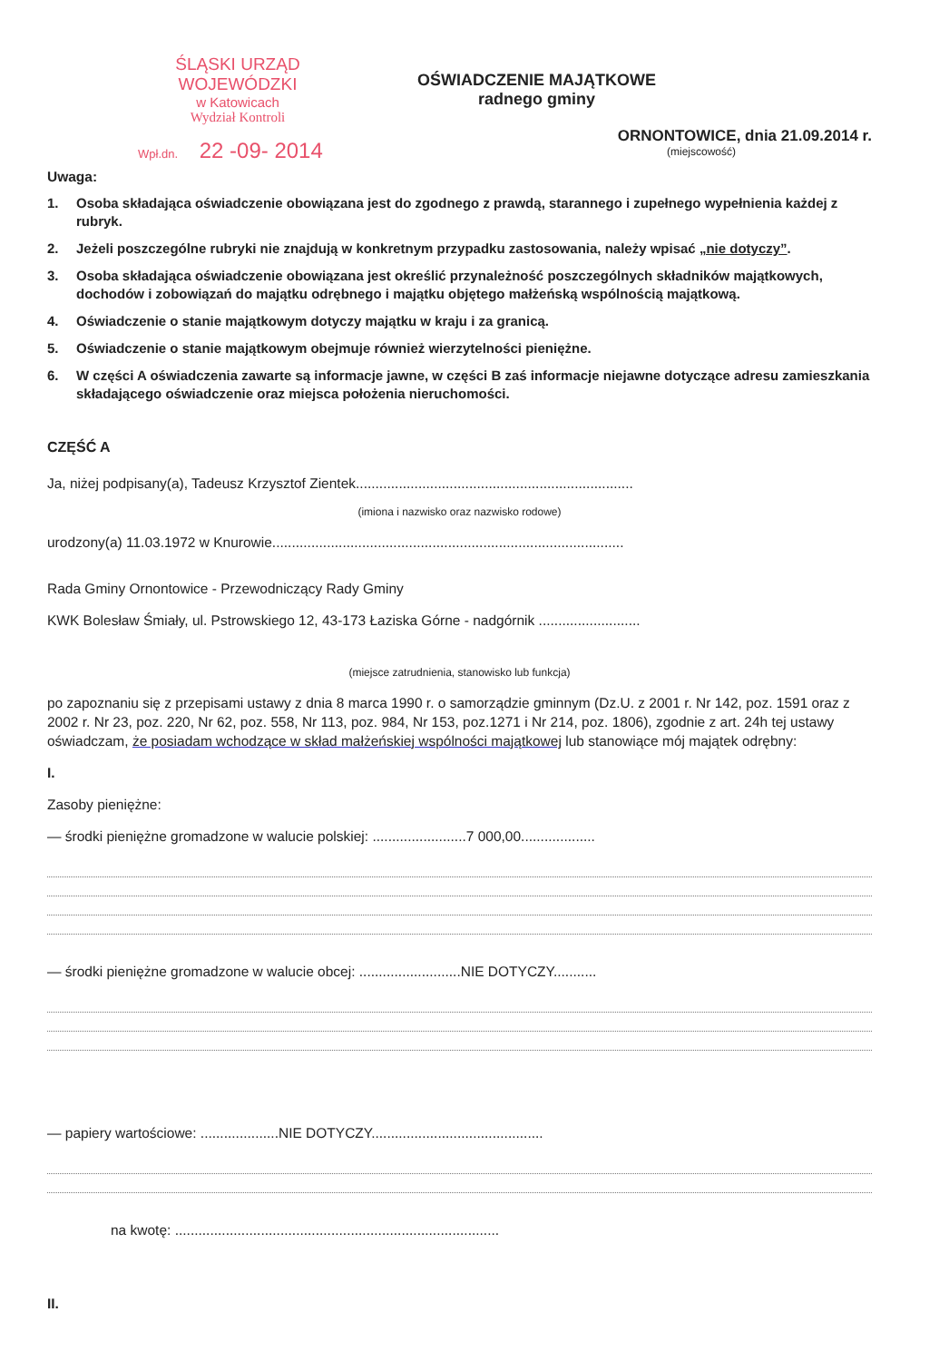ŚLĄSKI URZĄD WOJEWÓDZKI
w Katowicach
Wydział Kontroli
Wpł.dn. 22 -09- 2014
OŚWIADCZENIE MAJĄTKOWE
radnego gminy
ORNONTOWICE, dnia 21.09.2014 r.
(miejscowość)
Uwaga:
1. Osoba składająca oświadczenie obowiązana jest do zgodnego z prawdą, starannego i zupełnego wypełnienia każdej z rubryk.
2. Jeżeli poszczególne rubryki nie znajdują w konkretnym przypadku zastosowania, należy wpisać „nie dotyczy”.
3. Osoba składająca oświadczenie obowiązana jest określić przynależność poszczególnych składników majątkowych, dochodów i zobowiązań do majątku odrębnego i majątku objętego małżeńską wspólnością majątkową.
4. Oświadczenie o stanie majątkowym dotyczy majątku w kraju i za granicą.
5. Oświadczenie o stanie majątkowym obejmuje również wierzytelności pieniężne.
6. W części A oświadczenia zawarte są informacje jawne, w części B zaś informacje niejawne dotyczące adresu zamieszkania składającego oświadczenie oraz miejsca położenia nieruchomości.
CZĘŚĆ A
Ja, niżej podpisany(a), Tadeusz Krzysztof Zientek.......................................................................
(imiona i nazwisko oraz nazwisko rodowe)
urodzony(a) 11.03.1972 w Knurowie..........................................................................................
Rada Gminy Ornontowice - Przewodniczący Rady Gminy
KWK Bolesław Śmiały, ul. Pstrowskiego 12, 43-173 Łaziska Górne - nadgórnik ..........................
(miejsce zatrudnienia, stanowisko lub funkcja)
po zapoznaniu się z przepisami ustawy z dnia 8 marca 1990 r. o samorządzie gminnym (Dz.U. z 2001 r. Nr 142, poz. 1591 oraz z 2002 r. Nr 23, poz. 220, Nr 62, poz. 558, Nr 113, poz. 984, Nr 153, poz.1271 i Nr 214, poz. 1806), zgodnie z art. 24h tej ustawy oświadczam, że posiadam wchodzące w skład małżeńskiej wspólności majątkowej lub stanowiące mój majątek odrębny:
I.
Zasoby pieniężne:
— środki pieniężne gromadzone w walucie polskiej: ........................7 000,00...................
— środki pieniężne gromadzone w walucie obcej: ..........................NIE DOTYCZY...........
— papiery wartościowe: ....................NIE DOTYCZY............................................
na kwotę: ...................................................................................
II.